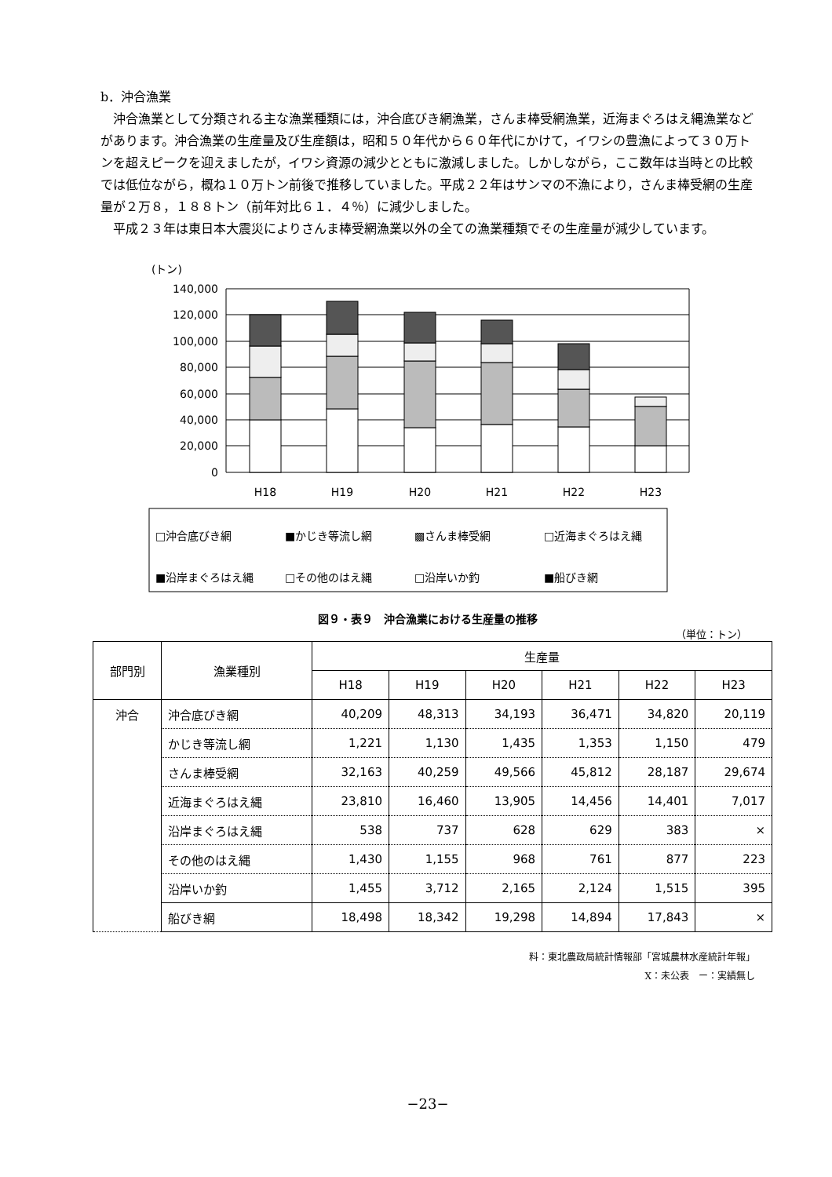b．沖合漁業
沖合漁業として分類される主な漁業種類には，沖合底びき網漁業，さんま棒受網漁業，近海まぐろはえ縄漁業などがあります。沖合漁業の生産量及び生産額は，昭和５０年代から６０年代にかけて，イワシの豊漁によって３０万トンを超えピークを迎えましたが，イワシ資源の減少とともに激減しました。しかしながら，ここ数年は当時との比較では低位ながら，概ね１０万トン前後で推移していました。平成２２年はサンマの不漁により，さんま棒受網の生産量が２万８，１８８トン（前年対比６１．４％）に減少しました。
平成２３年は東日本大震災によりさんま棒受網漁業以外の全ての漁業種類でその生産量が減少しています。
(トン)
140,000
120,000
100,000
80,000
60,000
40,000
20,000
0
H18
H19
H20
H21
H22
H23
□沖合底びき網
■かじき等流し網
▩さんま棒受網
□近海まぐろはえ縄
■沿岸まぐろはえ縄
□その他のはえ縄
□沿岸いか釣
■船びき網
図９・表９　沖合漁業における生産量の推移
（単位：トン）
| 部門別 | 漁業種別 | 生産量 | | | | | |
| --- | --- | --- | --- | --- | --- | --- | --- |
| | | H18 | H19 | H20 | H21 | H22 | H23 |
| 沖合 | 沖合底びき網 | 40,209 | 48,313 | 34,193 | 36,471 | 34,820 | 20,119 |
| | かじき等流し網 | 1,221 | 1,130 | 1,435 | 1,353 | 1,150 | 479 |
| | さんま棒受網 | 32,163 | 40,259 | 49,566 | 45,812 | 28,187 | 29,674 |
| | 近海まぐろはえ縄 | 23,810 | 16,460 | 13,905 | 14,456 | 14,401 | 7,017 |
| | 沿岸まぐろはえ縄 | 538 | 737 | 628 | 629 | 383 | × |
| | その他のはえ縄 | 1,430 | 1,155 | 968 | 761 | 877 | 223 |
| | 沿岸いか釣 | 1,455 | 3,712 | 2,165 | 2,124 | 1,515 | 395 |
| | 船びき網 | 18,498 | 18,342 | 19,298 | 14,894 | 17,843 | × |
料：東北農政局統計情報部「宮城農林水産統計年報」
X：未公表　ー：実績無し
−23−